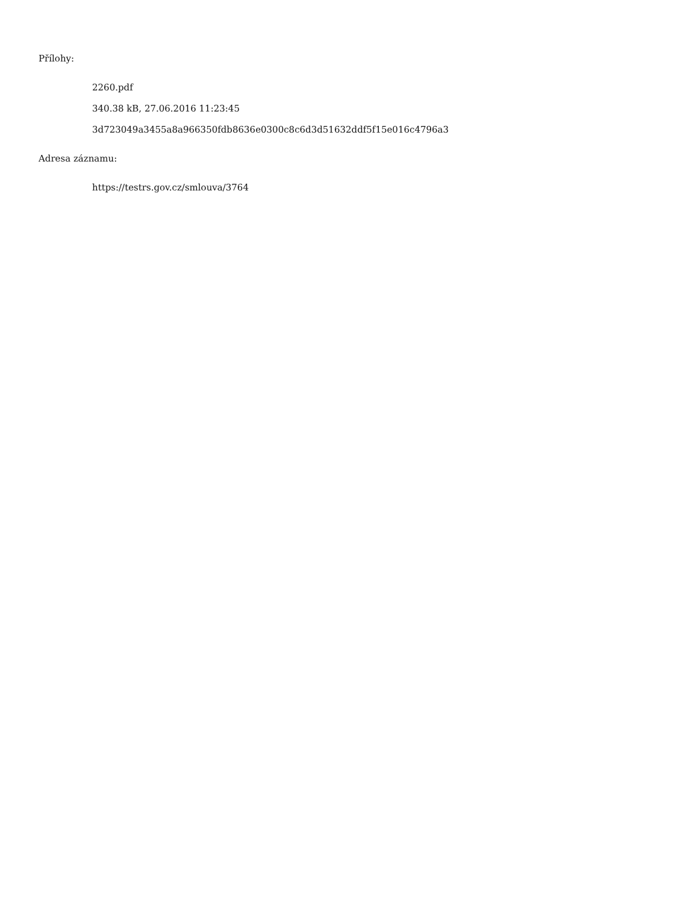Přílohy:
2260.pdf
340.38 kB, 27.06.2016 11:23:45
3d723049a3455a8a966350fdb8636e0300c8c6d3d51632ddf5f15e016c4796a3
Adresa záznamu:
https://testrs.gov.cz/smlouva/3764